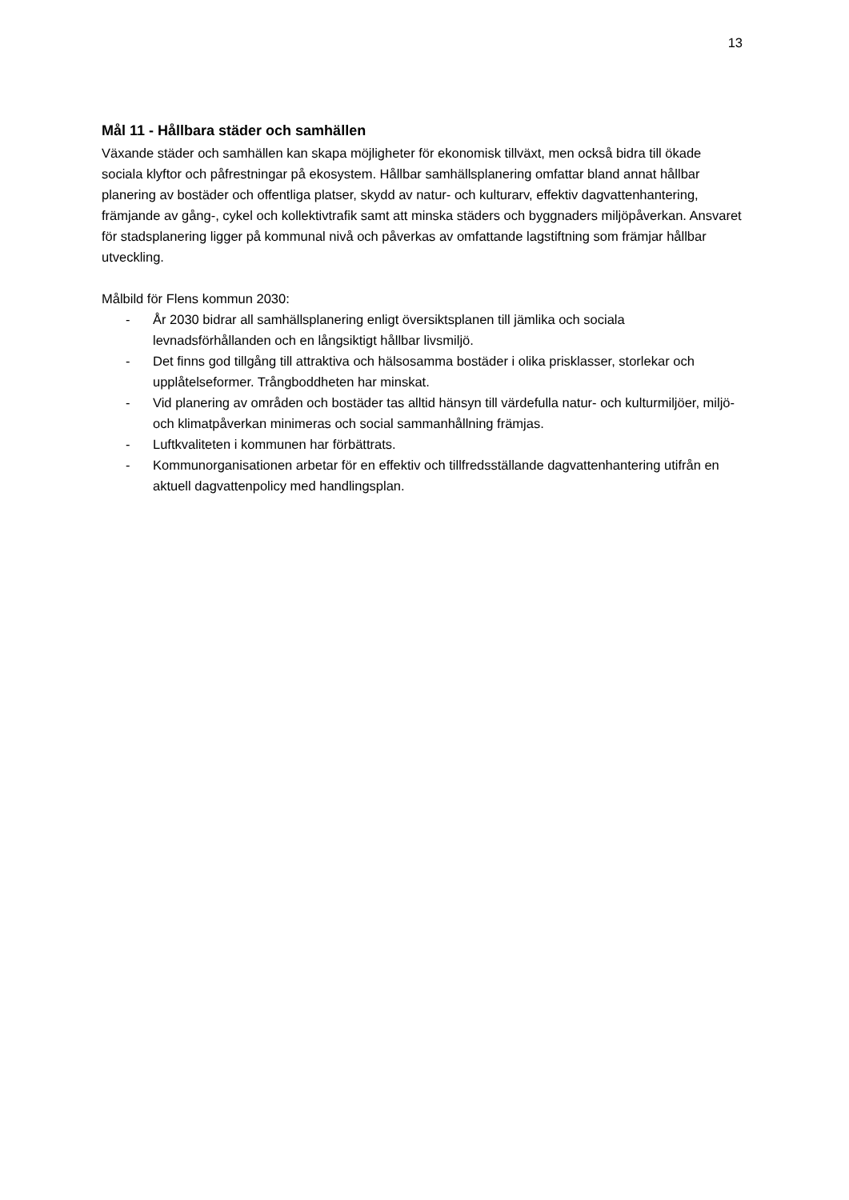13
Mål 11 - Hållbara städer och samhällen
Växande städer och samhällen kan skapa möjligheter för ekonomisk tillväxt, men också bidra till ökade sociala klyftor och påfrestningar på ekosystem. Hållbar samhällsplanering omfattar bland annat hållbar planering av bostäder och offentliga platser, skydd av natur- och kulturarv, effektiv dagvattenhantering, främjande av gång-, cykel och kollektivtrafik samt att minska städers och byggnaders miljöpåverkan. Ansvaret för stadsplanering ligger på kommunal nivå och påverkas av omfattande lagstiftning som främjar hållbar utveckling.
Målbild för Flens kommun 2030:
- År 2030 bidrar all samhällsplanering enligt översiktsplanen till jämlika och sociala levnadsförhållanden och en långsiktigt hållbar livsmiljö.
- Det finns god tillgång till attraktiva och hälsosamma bostäder i olika prisklasser, storlekar och upplåtelseformer. Trångboddheten har minskat.
- Vid planering av områden och bostäder tas alltid hänsyn till värdefulla natur- och kulturmiljöer, miljö- och klimatpåverkan minimeras och social sammanhållning främjas.
- Luftkvaliteten i kommunen har förbättrats.
- Kommunorganisationen arbetar för en effektiv och tillfredsställande dagvattenhantering utifrån en aktuell dagvattenpolicy med handlingsplan.